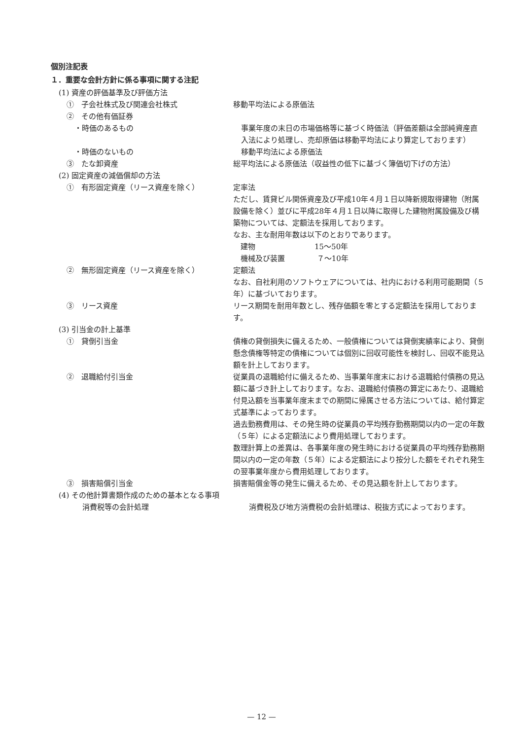個別注記表
１．重要な会計方針に係る事項に関する注記
(1) 資産の評価基準及び評価方法
①　子会社株式及び関連会社株式 移動平均法による原価法
②　その他有価証券
・時価のあるもの 事業年度の末日の市場価格等に基づく時価法（評価差額は全部純資産直入法により処理し、売却原価は移動平均法により算定しております）
・時価のないもの 移動平均法による原価法
③　たな卸資産 総平均法による原価法（収益性の低下に基づく簿価切下げの方法）
(2) 固定資産の減価償却の方法
①　有形固定資産（リース資産を除く） 定率法
ただし、賃貸ビル関係資産及び平成10年４月１日以降新規取得建物（附属設備を除く）並びに平成28年４月１日以降に取得した建物附属設備及び構築物については、定額法を採用しております。
なお、主な耐用年数は以下のとおりであります。
　建物　　　　　　　　15～50年
　機械及び装置　　　　 ７～10年
②　無形固定資産（リース資産を除く） 定額法
なお、自社利用のソフトウェアについては、社内における利用可能期間（５年）に基づいております。
③　リース資産 リース期間を耐用年数とし、残存価額を零とする定額法を採用しております。
(3) 引当金の計上基準
①　貸倒引当金 債権の貸倒損失に備えるため、一般債権については貸倒実績率により、貸倒懸念債権等特定の債権については個別に回収可能性を検討し、回収不能見込額を計上しております。
②　退職給付引当金 従業員の退職給付に備えるため、当事業年度末における退職給付債務の見込額に基づき計上しております。なお、退職給付債務の算定にあたり、退職給付見込額を当事業年度末までの期間に帰属させる方法については、給付算定式基準によっております。
過去勤務費用は、その発生時の従業員の平均残存勤務期間以内の一定の年数（５年）による定額法により費用処理しております。
数理計算上の差異は、各事業年度の発生時における従業員の平均残存勤務期間以内の一定の年数（５年）による定額法により按分した額をそれぞれ発生の翌事業年度から費用処理しております。
③　損害賠償引当金 損害賠償金等の発生に備えるため、その見込額を計上しております。
(4) その他計算書類作成のための基本となる事項
消費税等の会計処理 消費税及び地方消費税の会計処理は、税抜方式によっております。
— 12 —